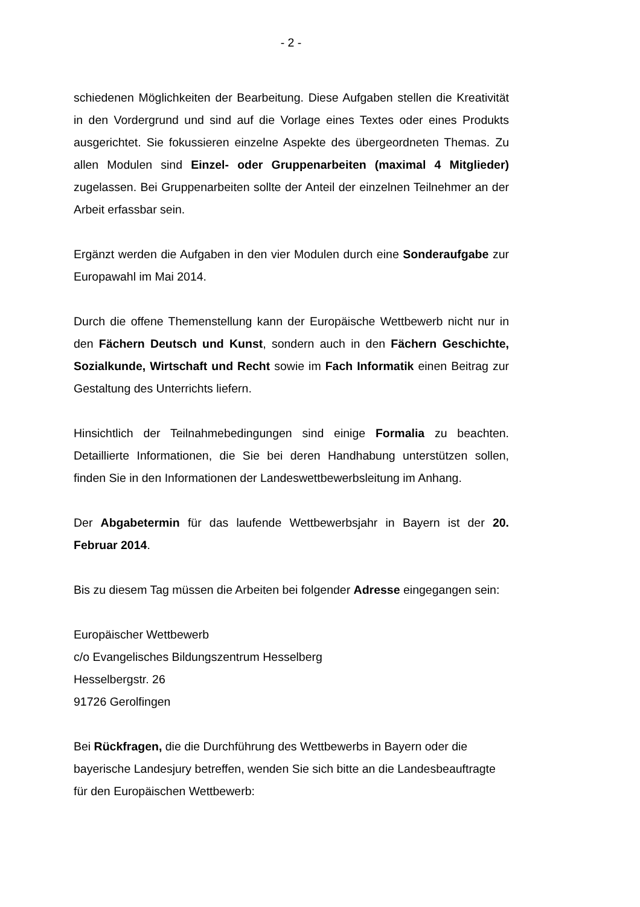- 2 -
schiedenen Möglichkeiten der Bearbeitung. Diese Aufgaben stellen die Kreativität in den Vordergrund und sind auf die Vorlage eines Textes oder eines Produkts ausgerichtet. Sie fokussieren einzelne Aspekte des übergeordneten Themas. Zu allen Modulen sind Einzel- oder Gruppenarbeiten (maximal 4 Mitglieder) zugelassen. Bei Gruppenarbeiten sollte der Anteil der einzelnen Teilnehmer an der Arbeit erfassbar sein.
Ergänzt werden die Aufgaben in den vier Modulen durch eine Sonderaufgabe zur Europawahl im Mai 2014.
Durch die offene Themenstellung kann der Europäische Wettbewerb nicht nur in den Fächern Deutsch und Kunst, sondern auch in den Fächern Geschichte, Sozialkunde, Wirtschaft und Recht sowie im Fach Informatik einen Beitrag zur Gestaltung des Unterrichts liefern.
Hinsichtlich der Teilnahmebedingungen sind einige Formalia zu beachten. Detaillierte Informationen, die Sie bei deren Handhabung unterstützen sollen, finden Sie in den Informationen der Landeswettbewerbsleitung im Anhang.
Der Abgabetermin für das laufende Wettbewerbsjahr in Bayern ist der 20. Februar 2014.
Bis zu diesem Tag müssen die Arbeiten bei folgender Adresse eingegangen sein:
Europäischer Wettbewerb
c/o Evangelisches Bildungszentrum Hesselberg
Hesselbergstr. 26
91726 Gerolfingen
Bei Rückfragen, die die Durchführung des Wettbewerbs in Bayern oder die bayerische Landesjury betreffen, wenden Sie sich bitte an die Landesbeauftragte für den Europäischen Wettbewerb: